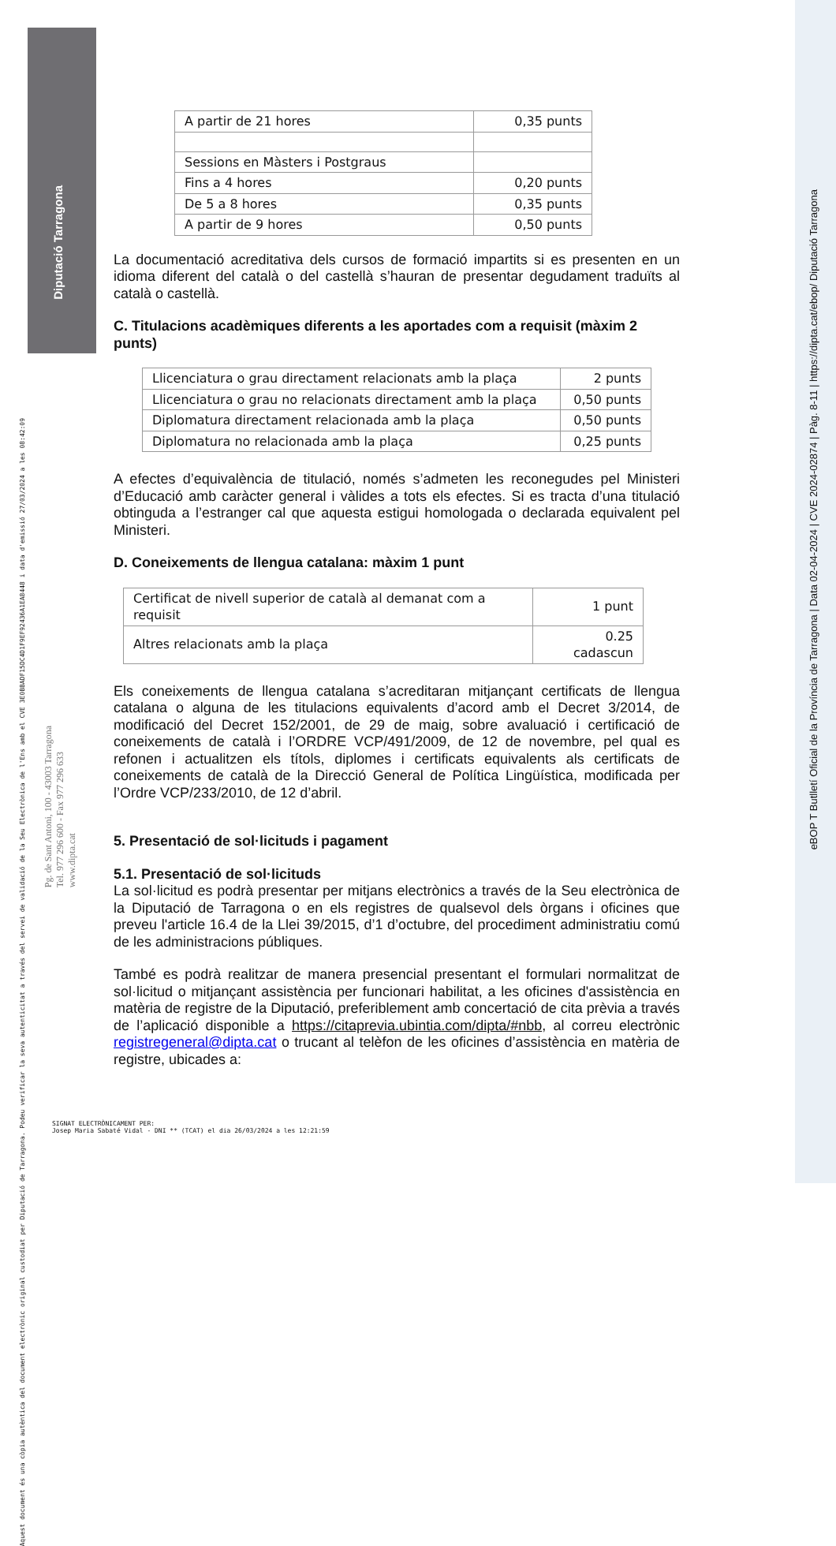Diputació Tarragona
Aquest document és una còpia autèntica del document electrònic original custodiat per Diputació de Tarragona. Podeu verificar la seva autenticitat a través del servei de validació de la Seu Electrònica de l'Ens amb el CVE 3E0BBADF15DC4D1F9EF92436A1EA8448 i data d'emissió 27/03/2024 a les 08:42:09
Pg. de Sant Antoni, 100 - 43003 Tarragona
Tel. 977 296 600 - Fax 977 296 633
www.dipta.cat
eBOP T Butlletí Oficial de la Província de Tarragona | Data 02-04-2024 | CVE 2024-02874 | Pàg. 8-11 | https://dipta.cat/ebop/ Diputació Tarragona
| A partir de 21 hores | 0,35 punts |
| Sessions en Màsters i Postgraus | |
| Fins a 4 hores | 0,20 punts |
| De 5 a 8 hores | 0,35 punts |
| A partir de 9 hores | 0,50 punts |
La documentació acreditativa dels cursos de formació impartits si es presenten en un idioma diferent del català o del castellà s’hauran de presentar degudament traduïts al català o castellà.
C. Titulacions acadèmiques diferents a les aportades com a requisit (màxim 2 punts)
| Llicenciatura o grau directament relacionats amb la plaça | 2 punts |
| Llicenciatura o grau no relacionats directament amb la plaça | 0,50 punts |
| Diplomatura directament relacionada amb la plaça | 0,50 punts |
| Diplomatura no relacionada amb la plaça | 0,25 punts |
A efectes d’equivalència de titulació, només s’admeten les reconegudes pel Ministeri d’Educació amb caràcter general i vàlides a tots els efectes. Si es tracta d’una titulació obtinguda a l’estranger cal que aquesta estigui homologada o declarada equivalent pel Ministeri.
D. Coneixements de llengua catalana: màxim 1 punt
| Certificat de nivell superior de català al demanat com a requisit | 1 punt |
| Altres relacionats amb la plaça | 0.25 cadascun |
Els coneixements de llengua catalana s’acreditaran mitjançant certificats de llengua catalana o alguna de les titulacions equivalents d’acord amb el Decret 3/2014, de modificació del Decret 152/2001, de 29 de maig, sobre avaluació i certificació de coneixements de català i l’ORDRE VCP/491/2009, de 12 de novembre, pel qual es refonen i actualitzen els títols, diplomes i certificats equivalents als certificats de coneixements de català de la Direcció General de Política Lingüística, modificada per l’Ordre VCP/233/2010, de 12 d’abril.
5. Presentació de sol·licituds i pagament
5.1. Presentació de sol·licituds
La sol·licitud es podrà presentar per mitjans electrònics a través de la Seu electrònica de la Diputació de Tarragona o en els registres de qualsevol dels òrgans i oficines que preveu l'article 16.4 de la Llei 39/2015, d’1 d’octubre, del procediment administratiu comú de les administracions públiques.
També es podrà realitzar de manera presencial presentant el formulari normalitzat de sol·licitud o mitjançant assistència per funcionari habilitat, a les oficines d'assistència en matèria de registre de la Diputació, preferiblement amb concertació de cita prèvia a través de l’aplicació disponible a https://citaprevia.ubintia.com/dipta/#nbb, al correu electrònic registregeneral@dipta.cat o trucant al telèfon de les oficines d’assistència en matèria de registre, ubicades a:
SIGNAT ELECTRÒNICAMENT PER:
Josep Maria Sabaté Vidal - DNI ** (TCAT) el dia 26/03/2024 a les 12:21:59